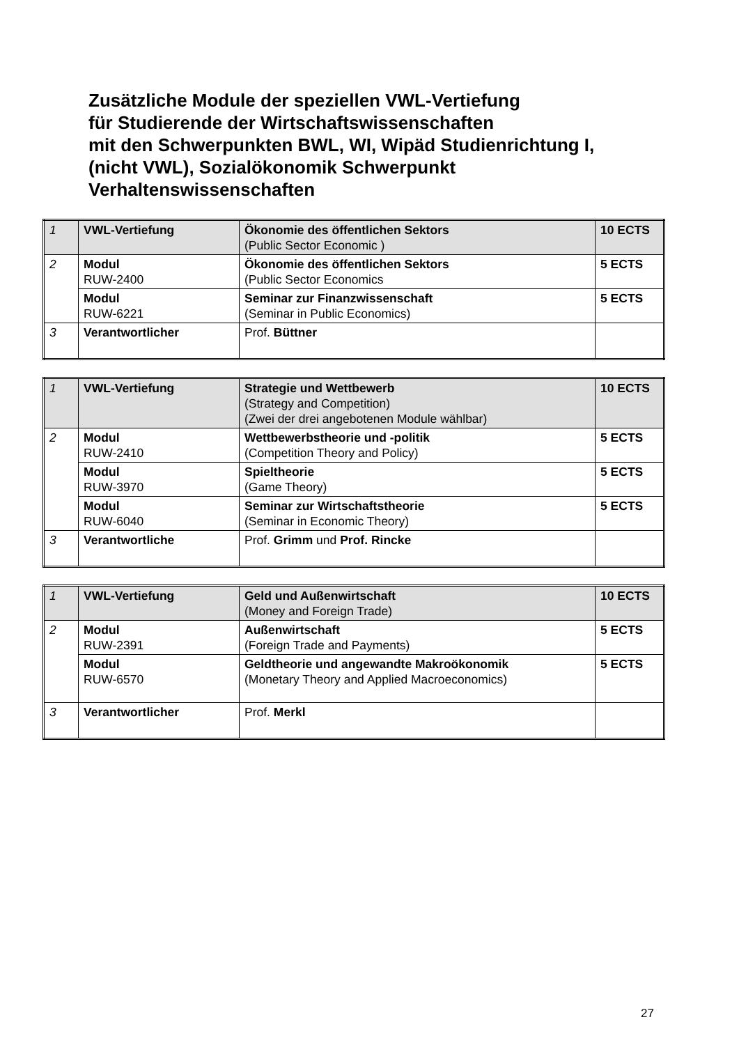Zusätzliche Module der speziellen VWL-Vertiefung
für Studierende der Wirtschaftswissenschaften
mit den Schwerpunkten BWL, WI, Wipäd Studienrichtung I,
(nicht VWL), Sozialökonomik Schwerpunkt
Verhaltenswissenschaften
| 1 | VWL-Vertiefung | Ökonomie des öffentlichen Sektors (Public Sector Economic ) | 10 ECTS |
| 2 | Modul RUW-2400 | Ökonomie des öffentlichen Sektors (Public Sector Economics | 5 ECTS |
| | Modul RUW-6221 | Seminar zur Finanzwissenschaft (Seminar in Public Economics) | 5 ECTS |
| 3 | Verantwortlicher | Prof. Büttner | |
| 1 | VWL-Vertiefung | Strategie und Wettbewerb (Strategy and Competition) (Zwei der drei angebotenen Module wählbar) | 10 ECTS |
| 2 | Modul RUW-2410 | Wettbewerbstheorie und -politik (Competition Theory and Policy) | 5 ECTS |
| | Modul RUW-3970 | Spieltheorie (Game Theory) | 5 ECTS |
| | Modul RUW-6040 | Seminar zur Wirtschaftstheorie (Seminar in Economic Theory) | 5 ECTS |
| 3 | Verantwortliche | Prof. Grimm und Prof. Rincke | |
| 1 | VWL-Vertiefung | Geld und Außenwirtschaft (Money and Foreign Trade) | 10 ECTS |
| 2 | Modul RUW-2391 | Außenwirtschaft (Foreign Trade and Payments) | 5 ECTS |
| | Modul RUW-6570 | Geldtheorie und angewandte Makroökonomik (Monetary Theory and Applied Macroeconomics) | 5 ECTS |
| 3 | Verantwortlicher | Prof. Merkl | |
27